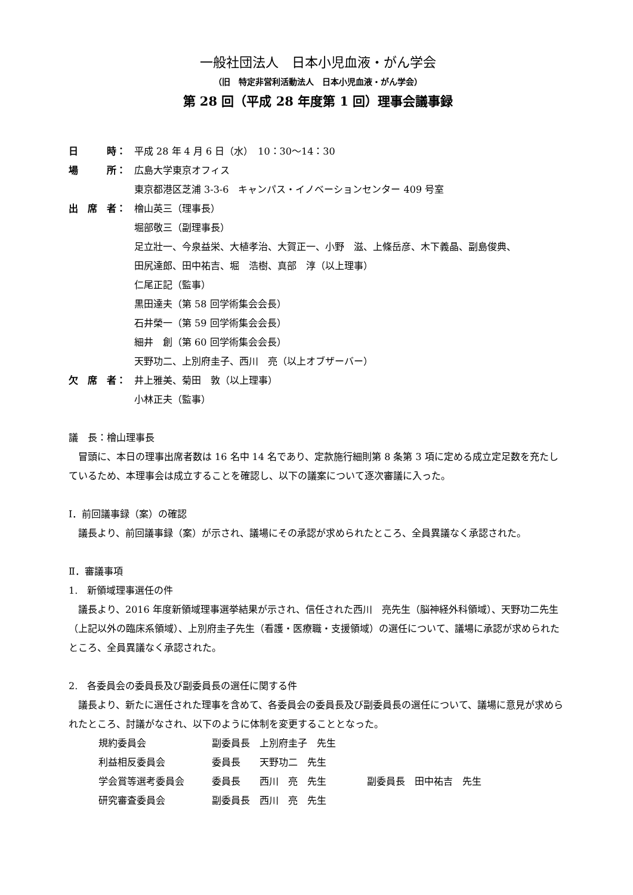一般社団法人　日本小児血液・がん学会
（旧　特定非営利活動法人　日本小児血液・がん学会）
第 28 回（平成 28 年度第 1 回）理事会議事録
日　　　時： 平成 28 年 4 月 6 日（水）　10：30～14：30
場　　　所： 広島大学東京オフィス
東京都港区芝浦 3-3-6　キャンパス・イノベーションセンター 409 号室
出　席　者： 檜山英三（理事長）
堀部敬三（副理事長）
足立壯一、今泉益栄、大植孝治、大賀正一、小野　滋、上條岳彦、木下義晶、副島俊典、
田尻達郎、田中祐吉、堀　浩樹、真部　淳（以上理事）
仁尾正記（監事）
黒田達夫（第 58 回学術集会会長）
石井榮一（第 59 回学術集会会長）
細井　創（第 60 回学術集会会長）
天野功二、上別府圭子、西川　亮（以上オブザーバー）
欠　席　者： 井上雅美、菊田　敦（以上理事）
小林正夫（監事）
議　長：檜山理事長
冒頭に、本日の理事出席者数は 16 名中 14 名であり、定款施行細則第 8 条第 3 項に定める成立定足数を充たしているため、本理事会は成立することを確認し、以下の議案について逐次審議に入った。
Ⅰ．前回議事録（案）の確認
議長より、前回議事録（案）が示され、議場にその承認が求められたところ、全員異議なく承認された。
Ⅱ．審議事項
1.　新領域理事選任の件
議長より、2016 年度新領域理事選挙結果が示され、信任された西川　亮先生（脳神経外科領域）、天野功二先生（上記以外の臨床系領域）、上別府圭子先生（看護・医療職・支援領域）の選任について、議場に承認が求められたところ、全員異議なく承認された。
2.　各委員会の委員長及び副委員長の選任に関する件
議長より、新たに選任された理事を含めて、各委員会の委員長及び副委員長の選任について、議場に意見が求められたところ、討議がなされ、以下のように体制を変更することとなった。
| 規約委員会 | 副委員長 上別府圭子 先生 | |
| 利益相反委員会 | 委員長 天野功二 先生 | |
| 学会賞等選考委員会 | 委員長 西川 亮 先生 | 副委員長 田中祐吉 先生 |
| 研究審査委員会 | 副委員長 西川 亮 先生 | |